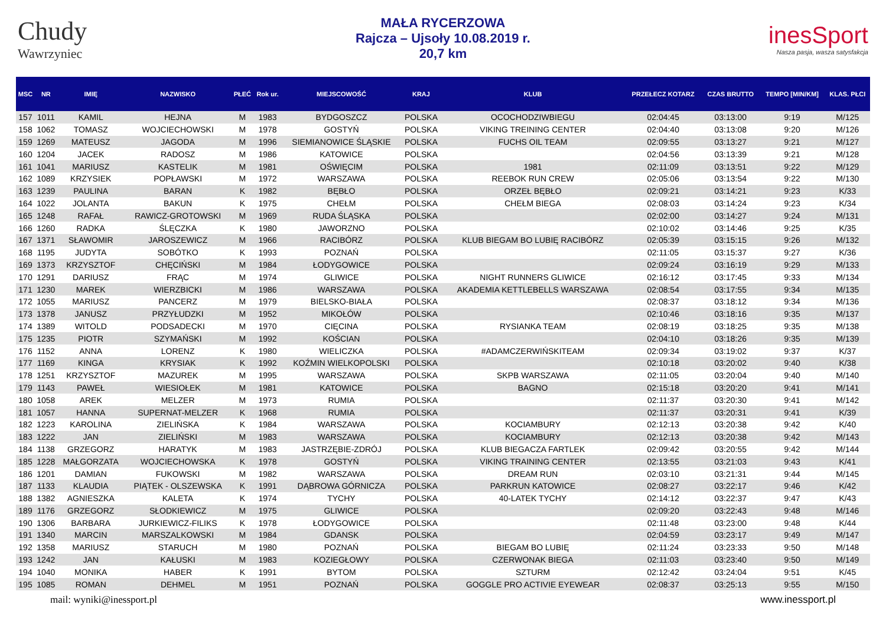Chudy
Wawrzyniec
MAŁA RYCERZOWA
Rajcza – Ujsoły 10.08.2019 r.
20,7 km
inesSport
Nasza pasja, wasza satysfakcja
| MSC | NR | IMIĘ | NAZWISKO | PŁEĆ | Rok ur. | MIEJSCOWOŚĆ | KRAJ | KLUB | PRZEŁECZ KOTARZ | CZAS BRUTTO | TEMPO [MIN/KM] | KLAS. PŁCI |
| --- | --- | --- | --- | --- | --- | --- | --- | --- | --- | --- | --- | --- |
| 157 | 1011 | KAMIL | HEJNA | M | 1983 | BYDGOSZCZ | POLSKA | OCOCHODZIWBIEGU | 02:04:45 | 03:13:00 | 9:19 | M/125 |
| 158 | 1062 | TOMASZ | WOJCIECHOWSKI | M | 1978 | GOSTYŃ | POLSKA | VIKING TREINING CENTER | 02:04:40 | 03:13:08 | 9:20 | M/126 |
| 159 | 1269 | MATEUSZ | JAGODA | M | 1996 | SIEMIANOWICE ŚLĄSKIE | POLSKA | FUCHS OIL TEAM | 02:09:55 | 03:13:27 | 9:21 | M/127 |
| 160 | 1204 | JACEK | RADOSZ | M | 1986 | KATOWICE | POLSKA | | 02:04:56 | 03:13:39 | 9:21 | M/128 |
| 161 | 1041 | MARIUSZ | KASTELIK | M | 1981 | OŚWIĘCIM | POLSKA | 1981 | 02:11:09 | 03:13:51 | 9:22 | M/129 |
| 162 | 1089 | KRZYSIEK | POPŁAWSKI | M | 1972 | WARSZAWA | POLSKA | REEBOK RUN CREW | 02:05:06 | 03:13:54 | 9:22 | M/130 |
| 163 | 1239 | PAULINA | BARAN | K | 1982 | BĘBŁO | POLSKA | ORZEŁ BĘBŁO | 02:09:21 | 03:14:21 | 9:23 | K/33 |
| 164 | 1022 | JOLANTA | BAKUN | K | 1975 | CHEŁM | POLSKA | CHEŁM BIEGA | 02:08:03 | 03:14:24 | 9:23 | K/34 |
| 165 | 1248 | RAFAŁ | RAWICZ-GROTOWSKI | M | 1969 | RUDA ŚLĄSKA | POLSKA | | 02:02:00 | 03:14:27 | 9:24 | M/131 |
| 166 | 1260 | RADKA | ŚLĘCZKA | K | 1980 | JAWORZNO | POLSKA | | 02:10:02 | 03:14:46 | 9:25 | K/35 |
| 167 | 1371 | SŁAWOMIR | JAROSZEWICZ | M | 1966 | RACIBÓRZ | POLSKA | KLUB BIEGAM BO LUBIĘ RACIBÓRZ | 02:05:39 | 03:15:15 | 9:26 | M/132 |
| 168 | 1195 | JUDYTA | SOBÓTKO | K | 1993 | POZNAŃ | POLSKA | | 02:11:05 | 03:15:37 | 9:27 | K/36 |
| 169 | 1373 | KRZYSZTOF | CHĘCIŃSKI | M | 1984 | ŁODYGOWICE | POLSKA | | 02:09:24 | 03:16:19 | 9:29 | M/133 |
| 170 | 1291 | DARIUSZ | FRĄC | M | 1974 | GLIWICE | POLSKA | NIGHT RUNNERS GLIWICE | 02:16:12 | 03:17:45 | 9:33 | M/134 |
| 171 | 1230 | MAREK | WIERZBICKI | M | 1986 | WARSZAWA | POLSKA | AKADEMIA KETTLEBELLS WARSZAWA | 02:08:54 | 03:17:55 | 9:34 | M/135 |
| 172 | 1055 | MARIUSZ | PANCERZ | M | 1979 | BIELSKO-BIAŁA | POLSKA | | 02:08:37 | 03:18:12 | 9:34 | M/136 |
| 173 | 1378 | JANUSZ | PRZYŁUDZKI | M | 1952 | MIKOŁÓW | POLSKA | | 02:10:46 | 03:18:16 | 9:35 | M/137 |
| 174 | 1389 | WITOLD | PODSADECKI | M | 1970 | CIĘCINA | POLSKA | RYSIANKA TEAM | 02:08:19 | 03:18:25 | 9:35 | M/138 |
| 175 | 1235 | PIOTR | SZYMAŃSKI | M | 1992 | KOŚCIAN | POLSKA | | 02:04:10 | 03:18:26 | 9:35 | M/139 |
| 176 | 1152 | ANNA | LORENZ | K | 1980 | WIELICZKA | POLSKA | #ADAMCZERWIŃSKITEAM | 02:09:34 | 03:19:02 | 9:37 | K/37 |
| 177 | 1169 | KINGA | KRYSIAK | K | 1992 | KOŹMIN WIELKOPOLSKI | POLSKA | | 02:10:18 | 03:20:02 | 9:40 | K/38 |
| 178 | 1251 | KRZYSZTOF | MAZUREK | M | 1995 | WARSZAWA | POLSKA | SKPB WARSZAWA | 02:11:05 | 03:20:04 | 9:40 | M/140 |
| 179 | 1143 | PAWEŁ | WIESIOŁEK | M | 1981 | KATOWICE | POLSKA | BAGNO | 02:15:18 | 03:20:20 | 9:41 | M/141 |
| 180 | 1058 | AREK | MELZER | M | 1973 | RUMIA | POLSKA | | 02:11:37 | 03:20:30 | 9:41 | M/142 |
| 181 | 1057 | HANNA | SUPERNAT-MELZER | K | 1968 | RUMIA | POLSKA | | 02:11:37 | 03:20:31 | 9:41 | K/39 |
| 182 | 1223 | KAROLINA | ZIELIŃSKA | K | 1984 | WARSZAWA | POLSKA | KOCIAMBURY | 02:12:13 | 03:20:38 | 9:42 | K/40 |
| 183 | 1222 | JAN | ZIELIŃSKI | M | 1983 | WARSZAWA | POLSKA | KOCIAMBURY | 02:12:13 | 03:20:38 | 9:42 | M/143 |
| 184 | 1138 | GRZEGORZ | HARATYK | M | 1983 | JASTRZĘBIE-ZDRÓJ | POLSKA | KLUB BIEGACZA FARTLEK | 02:09:42 | 03:20:55 | 9:42 | M/144 |
| 185 | 1228 | MAŁGORZATA | WOJCIECHOWSKA | K | 1978 | GOSTYŃ | POLSKA | VIKING TRAINING CENTER | 02:13:55 | 03:21:03 | 9:43 | K/41 |
| 186 | 1201 | DAMIAN | FUKOWSKI | M | 1982 | WARSZAWA | POLSKA | DREAM RUN | 02:03:10 | 03:21:31 | 9:44 | M/145 |
| 187 | 1133 | KLAUDIA | PIĄTEK - OLSZEWSKA | K | 1991 | DĄBROWA GÓRNICZA | POLSKA | PARKRUN KATOWICE | 02:08:27 | 03:22:17 | 9:46 | K/42 |
| 188 | 1382 | AGNIESZKA | KALETA | K | 1974 | TYCHY | POLSKA | 40-LATEK TYCHY | 02:14:12 | 03:22:37 | 9:47 | K/43 |
| 189 | 1176 | GRZEGORZ | SŁODKIEWICZ | M | 1975 | GLIWICE | POLSKA | | 02:09:20 | 03:22:43 | 9:48 | M/146 |
| 190 | 1306 | BARBARA | JURKIEWICZ-FILIKS | K | 1978 | ŁODYGOWICE | POLSKA | | 02:11:48 | 03:23:00 | 9:48 | K/44 |
| 191 | 1340 | MARCIN | MARSZALKOWSKI | M | 1984 | GDANSK | POLSKA | | 02:04:59 | 03:23:17 | 9:49 | M/147 |
| 192 | 1358 | MARIUSZ | STARUCH | M | 1980 | POZNAŃ | POLSKA | BIEGAM BO LUBIĘ | 02:11:24 | 03:23:33 | 9:50 | M/148 |
| 193 | 1242 | JAN | KAŁUSKI | M | 1983 | KOZIEGŁOWY | POLSKA | CZERWONAK BIEGA | 02:11:03 | 03:23:40 | 9:50 | M/149 |
| 194 | 1040 | MONIKA | HABER | K | 1991 | BYTOM | POLSKA | SZTURM | 02:12:42 | 03:24:04 | 9:51 | K/45 |
| 195 | 1085 | ROMAN | DEHMEL | M | 1951 | POZNAŃ | POLSKA | GOGGLE PRO ACTIVIE EYEWEAR | 02:08:37 | 03:25:13 | 9:55 | M/150 |
mail: wyniki@inessport.pl www.inessport.pl